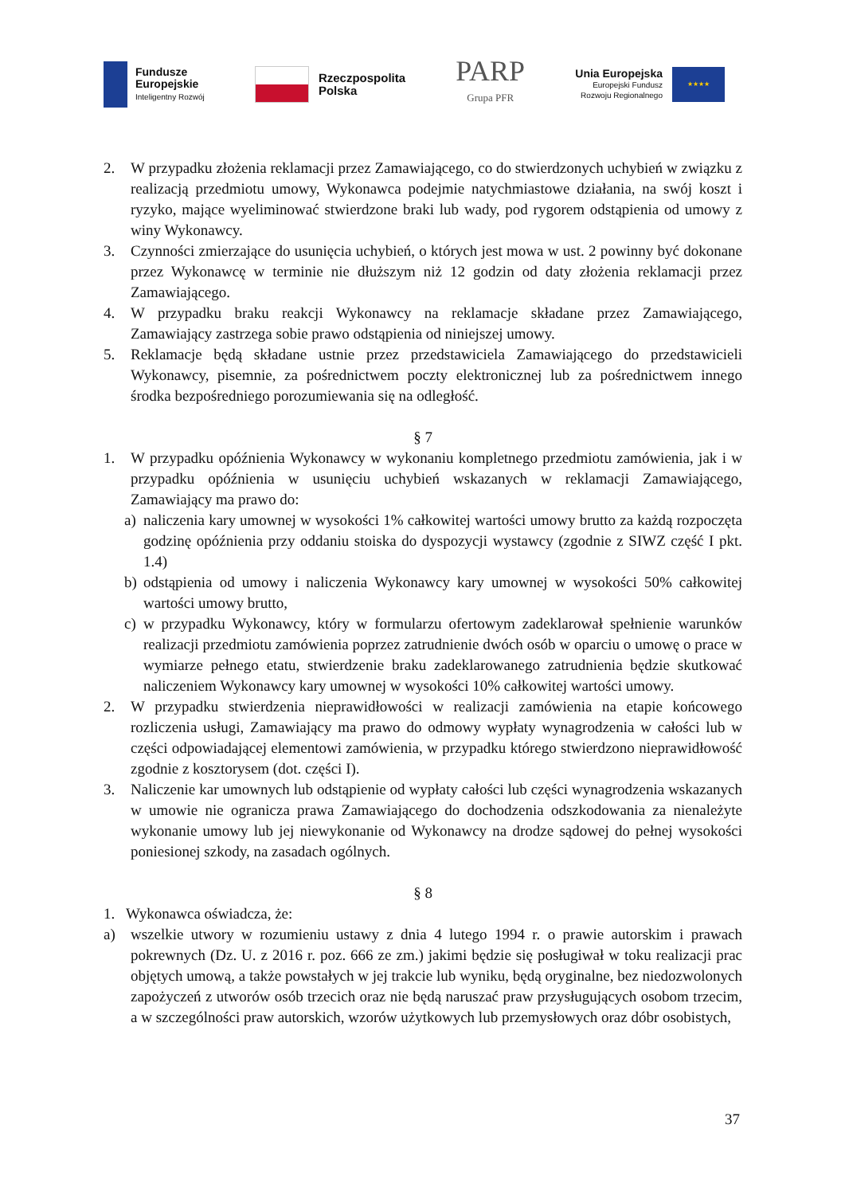Fundusze
Europejskie
Inteligentny Rozwój
Rzeczpospolita
Polska
PARP
Grupa PFR
Unia Europejska
Europejski Fundusz
Rozwoju Regionalnego
★★★★
2. W przypadku złożenia reklamacji przez Zamawiającego, co do stwierdzonych uchybień w związku z realizacją przedmiotu umowy, Wykonawca podejmie natychmiastowe działania, na swój koszt i ryzyko, mające wyeliminować stwierdzone braki lub wady, pod rygorem odstąpienia od umowy z winy Wykonawcy.
3. Czynności zmierzające do usunięcia uchybień, o których jest mowa w ust. 2 powinny być dokonane przez Wykonawcę w terminie nie dłuższym niż 12 godzin od daty złożenia reklamacji przez Zamawiającego.
4. W przypadku braku reakcji Wykonawcy na reklamacje składane przez Zamawiającego, Zamawiający zastrzega sobie prawo odstąpienia od niniejszej umowy.
5. Reklamacje będą składane ustnie przez przedstawiciela Zamawiającego do przedstawicieli Wykonawcy, pisemnie, za pośrednictwem poczty elektronicznej lub za pośrednictwem innego środka bezpośredniego porozumiewania się na odległość.
§ 7
1. W przypadku opóźnienia Wykonawcy w wykonaniu kompletnego przedmiotu zamówienia, jak i w przypadku opóźnienia w usunięciu uchybień wskazanych w reklamacji Zamawiającego, Zamawiający ma prawo do:
a) naliczenia kary umownej w wysokości 1% całkowitej wartości umowy brutto za każdą rozpoczęta godzinę opóźnienia przy oddaniu stoiska do dyspozycji wystawcy (zgodnie z SIWZ część I pkt. 1.4)
b) odstąpienia od umowy i naliczenia Wykonawcy kary umownej w wysokości 50% całkowitej wartości umowy brutto,
c) w przypadku Wykonawcy, który w formularzu ofertowym zadeklarował spełnienie warunków realizacji przedmiotu zamówienia poprzez zatrudnienie dwóch osób w oparciu o umowę o prace w wymiarze pełnego etatu, stwierdzenie braku zadeklarowanego zatrudnienia będzie skutkować naliczeniem Wykonawcy kary umownej w wysokości 10% całkowitej wartości umowy.
2. W przypadku stwierdzenia nieprawidłowości w realizacji zamówienia na etapie końcowego rozliczenia usługi, Zamawiający ma prawo do odmowy wypłaty wynagrodzenia w całości lub w części odpowiadającej elementowi zamówienia, w przypadku którego stwierdzono nieprawidłowość zgodnie z kosztorysem (dot. części I).
3. Naliczenie kar umownych lub odstąpienie od wypłaty całości lub części wynagrodzenia wskazanych w umowie nie ogranicza prawa Zamawiającego do dochodzenia odszkodowania za nienależyte wykonanie umowy lub jej niewykonanie od Wykonawcy na drodze sądowej do pełnej wysokości poniesionej szkody, na zasadach ogólnych.
§ 8
1. Wykonawca oświadcza, że:
a) wszelkie utwory w rozumieniu ustawy z dnia 4 lutego 1994 r. o prawie autorskim i prawach pokrewnych (Dz. U. z 2016 r. poz. 666 ze zm.) jakimi będzie się posługiwał w toku realizacji prac objętych umową, a także powstałych w jej trakcie lub wyniku, będą oryginalne, bez niedozwolonych zapożyczeń z utworów osób trzecich oraz nie będą naruszać praw przysługujących osobom trzecim, a w szczególności praw autorskich, wzorów użytkowych lub przemysłowych oraz dóbr osobistych,
37